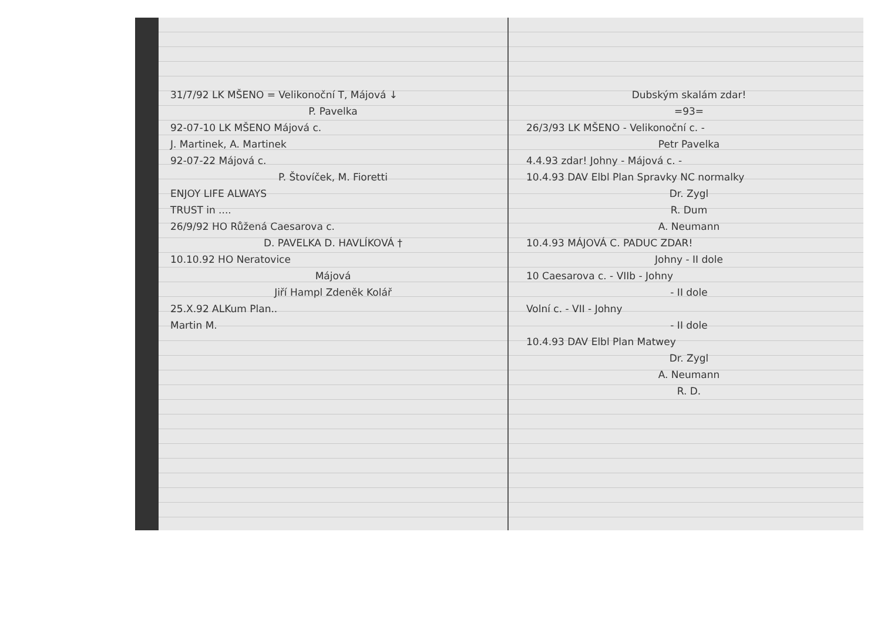31/7/92 LK MŠENO = Velikonoční T, Májová ↓
P. Pavelka
92-07-10 LK MŠENO Májová c.
J. Martinek, A. Martinek
92-07-22 Májová c.
P. Štovíček, M. Fioretti
ENJOY LIFE ALWAYS
TRUST in ....
26/9/92 HO Růžená Caesarova c.
D. PAVELKA D. HAVLÍKOVÁ †
10.10.92 HO Neratovice
Májová
Jiří Hampl Zdeněk Kolář
25.X.92 ALKum Plan..
Martin M.
Dubským skalám zdar!
=93=
26/3/93 LK MŠENO - Velikonoční c. -
Petr Pavelka
4.4.93 zdar! Johny - Májová c. -
10.4.93 DAV Elbl Plan Spravky NC normalky
Dr. Zygl
R. Dum
A. Neumann
10.4.93 MÁJOVÁ C. PADUC ZDAR!
Johny - II dole
10 Caesarova c. - VIIb - Johny
- II dole
Volní c. - VII - Johny
- II dole
10.4.93 DAV Elbl Plan Matwey
Dr. Zygl
A. Neumann
R. D.